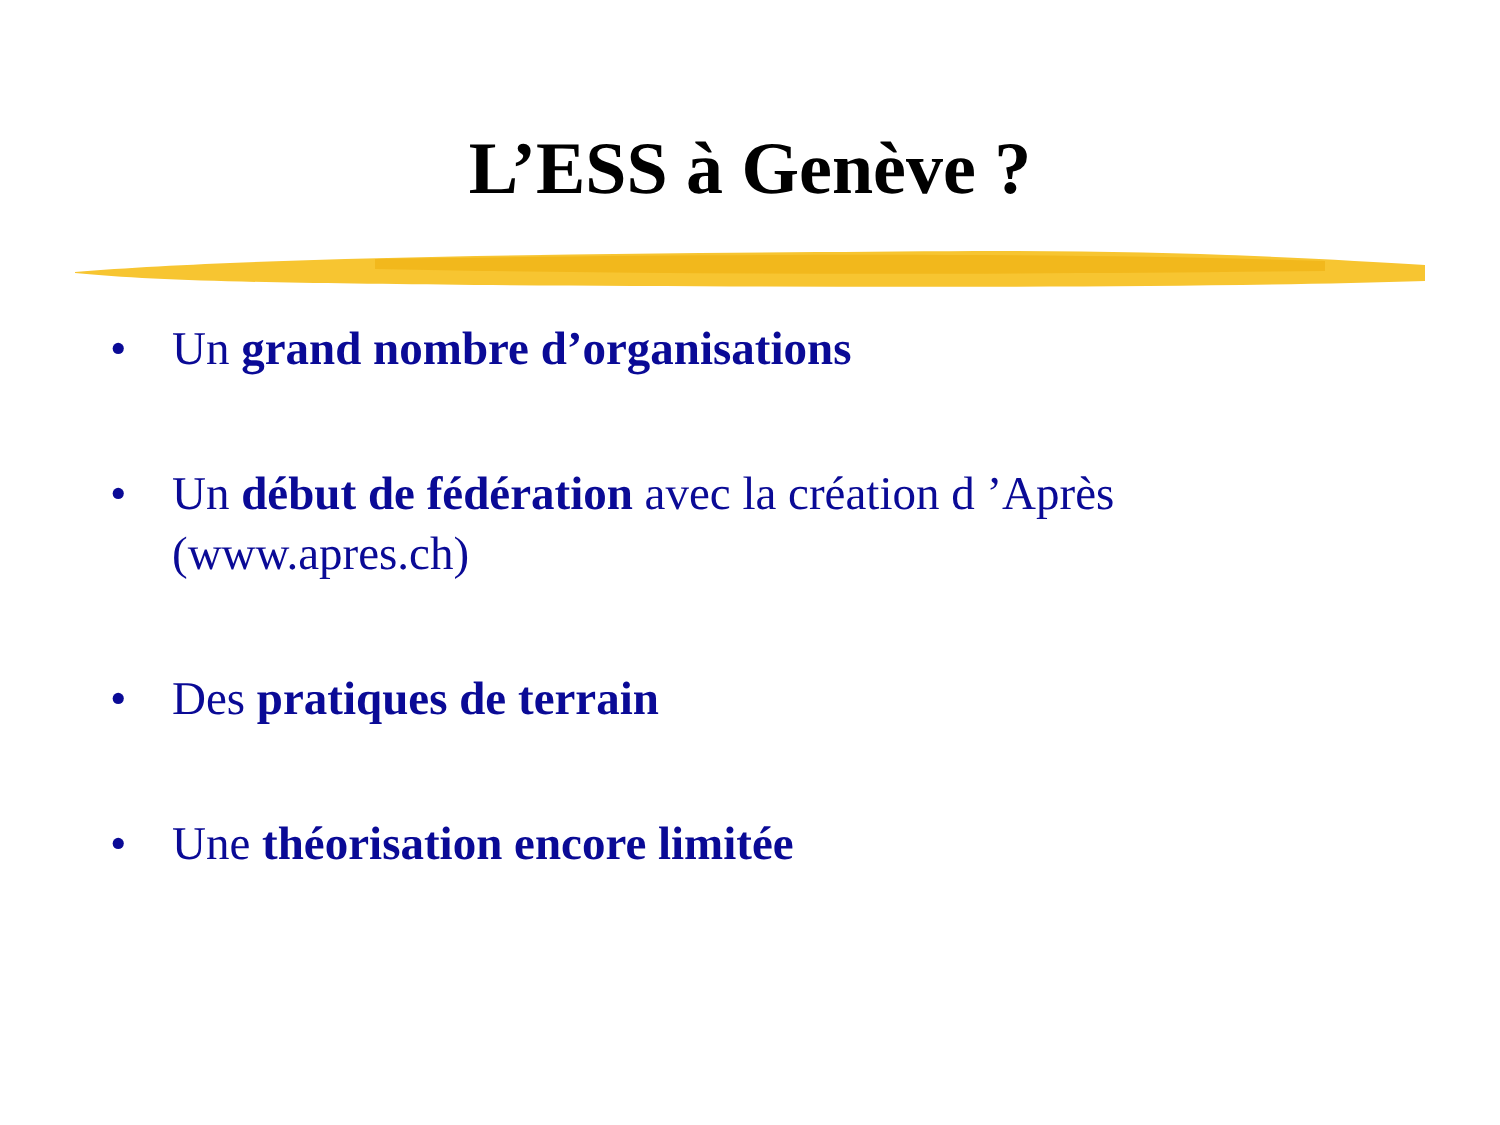L’ESS à Genève ?
• Un grand nombre d’organisations
• Un début de fédération avec la création d ’Après (www.apres.ch)
• Des pratiques de terrain
• Une théorisation encore limitée